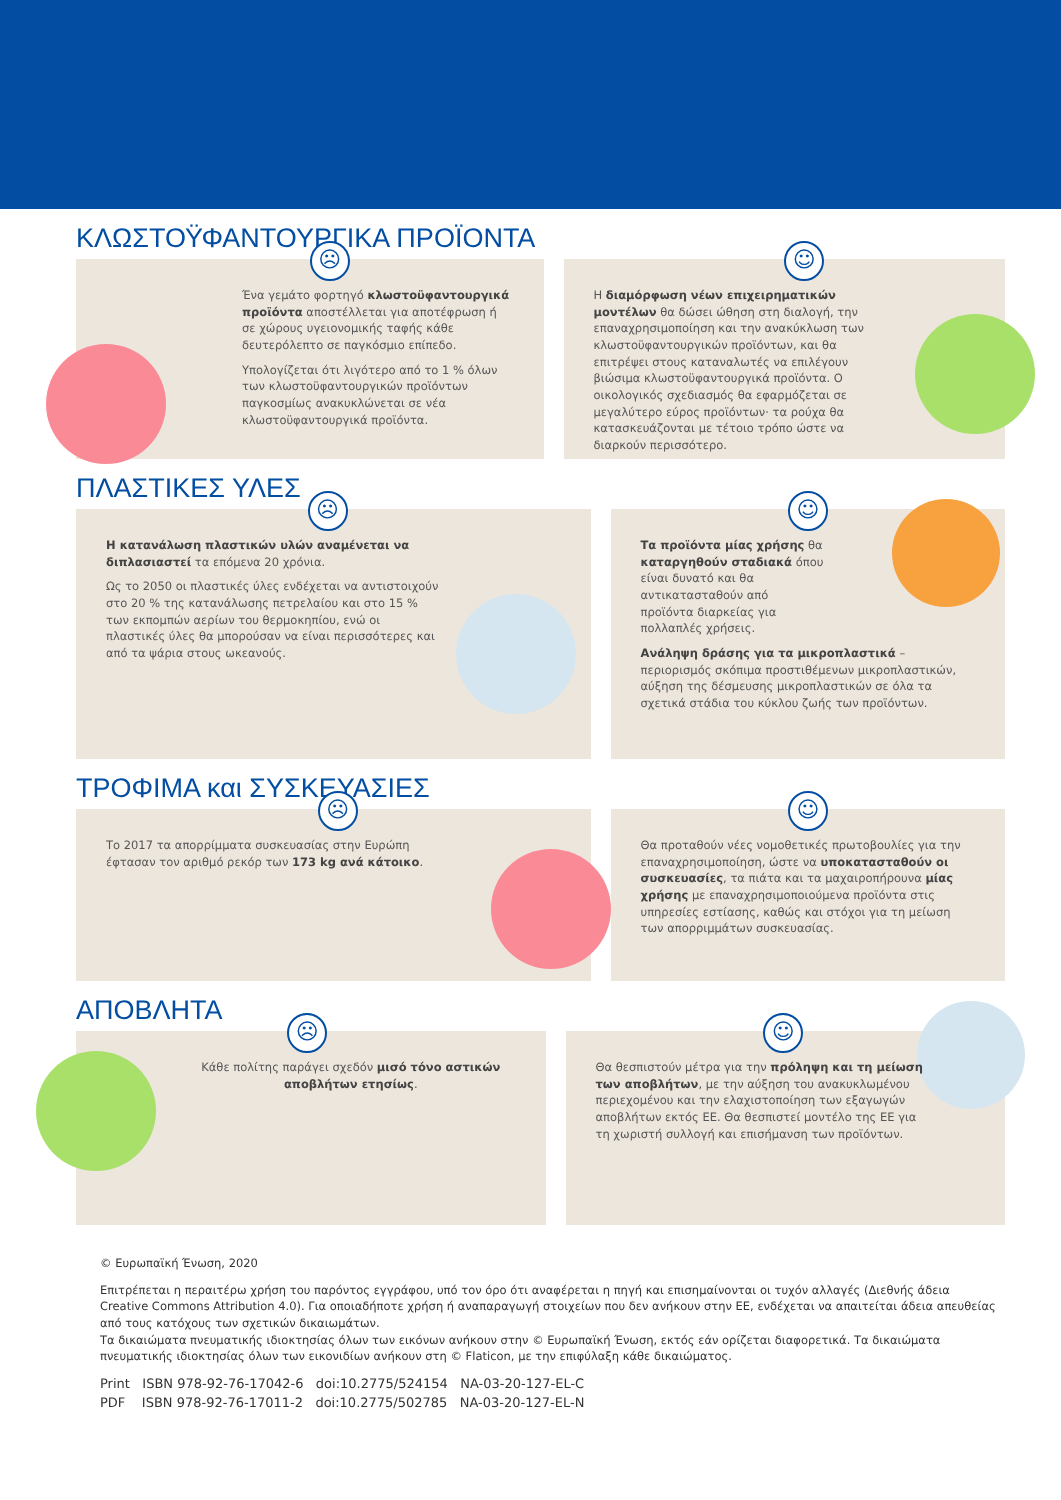ΚΛΩΣΤΟΫΦΑΝΤΟΥΡΓΙΚΑ ΠΡΟΪΟΝΤΑ
☹
Ένα γεμάτο φορτηγό κλωστοϋφαντουργικά προϊόντα αποστέλλεται για αποτέφρωση ή σε χώρους υγειονομικής ταφής κάθε δευτερόλεπτο σε παγκόσμιο επίπεδο.
Υπολογίζεται ότι λιγότερο από το 1 % όλων των κλωστοϋφαντουργικών προϊόντων παγκοσμίως ανακυκλώνεται σε νέα κλωστοϋφαντουργικά προϊόντα.
☺
Η διαμόρφωση νέων επιχειρηματικών μοντέλων θα δώσει ώθηση στη διαλογή, την επαναχρησιμοποίηση και την ανακύκλωση των κλωστοϋφαντουργικών προϊόντων, και θα επιτρέψει στους καταναλωτές να επιλέγουν βιώσιμα κλωστοϋφαντουργικά προϊόντα. Ο οικολογικός σχεδιασμός θα εφαρμόζεται σε μεγαλύτερο εύρος προϊόντων· τα ρούχα θα κατασκευάζονται με τέτοιο τρόπο ώστε να διαρκούν περισσότερο.
ΠΛΑΣΤΙΚΕΣ ΥΛΕΣ
☹
Η κατανάλωση πλαστικών υλών αναμένεται να διπλασιαστεί τα επόμενα 20 χρόνια.
Ως το 2050 οι πλαστικές ύλες ενδέχεται να αντιστοιχούν στο 20 % της κατανάλωσης πετρελαίου και στο 15 % των εκπομπών αερίων του θερμοκηπίου, ενώ οι πλαστικές ύλες θα μπορούσαν να είναι περισσότερες και από τα ψάρια στους ωκεανούς.
☺
Τα προϊόντα μίας χρήσης θα καταργηθούν σταδιακά όπου είναι δυνατό και θα αντικατασταθούν από προϊόντα διαρκείας για πολλαπλές χρήσεις.
Ανάληψη δράσης για τα μικροπλαστικά – περιορισμός σκόπιμα προστιθέμενων μικροπλαστικών, αύξηση της δέσμευσης μικροπλαστικών σε όλα τα σχετικά στάδια του κύκλου ζωής των προϊόντων.
ΤΡΟΦΙΜΑ και ΣΥΣΚΕΥΑΣΙΕΣ
☹
Το 2017 τα απορρίμματα συσκευασίας στην Ευρώπη έφτασαν τον αριθμό ρεκόρ των 173 kg ανά κάτοικο.
☺
Θα προταθούν νέες νομοθετικές πρωτοβουλίες για την επαναχρησιμοποίηση, ώστε να υποκατασταθούν οι συσκευασίες, τα πιάτα και τα μαχαιροπήρουνα μίας χρήσης με επαναχρησιμοποιούμενα προϊόντα στις υπηρεσίες εστίασης, καθώς και στόχοι για τη μείωση των απορριμμάτων συσκευασίας.
ΑΠΟΒΛΗΤΑ
☹
Κάθε πολίτης παράγει σχεδόν μισό τόνο αστικών αποβλήτων ετησίως.
☺
Θα θεσπιστούν μέτρα για την πρόληψη και τη μείωση των αποβλήτων, με την αύξηση του ανακυκλωμένου περιεχομένου και την ελαχιστοποίηση των εξαγωγών αποβλήτων εκτός ΕΕ. Θα θεσπιστεί μοντέλο της ΕΕ για τη χωριστή συλλογή και επισήμανση των προϊόντων.
© Ευρωπαϊκή Ένωση, 2020
Επιτρέπεται η περαιτέρω χρήση του παρόντος εγγράφου, υπό τον όρο ότι αναφέρεται η πηγή και επισημαίνονται οι τυχόν αλλαγές (Διεθνής άδεια Creative Commons Attribution 4.0). Για οποιαδήποτε χρήση ή αναπαραγωγή στοιχείων που δεν ανήκουν στην ΕΕ, ενδέχεται να απαιτείται άδεια απευθείας από τους κατόχους των σχετικών δικαιωμάτων.
Τα δικαιώματα πνευματικής ιδιοκτησίας όλων των εικόνων ανήκουν στην © Ευρωπαϊκή Ένωση, εκτός εάν ορίζεται διαφορετικά. Τα δικαιώματα πνευματικής ιδιοκτησίας όλων των εικονιδίων ανήκουν στη © Flaticon, με την επιφύλαξη κάθε δικαιώματος.
Print ISBN 978-92-76-17042-6 doi:10.2775/524154 NA-03-20-127-EL-C
PDF ISBN 978-92-76-17011-2 doi:10.2775/502785 NA-03-20-127-EL-N